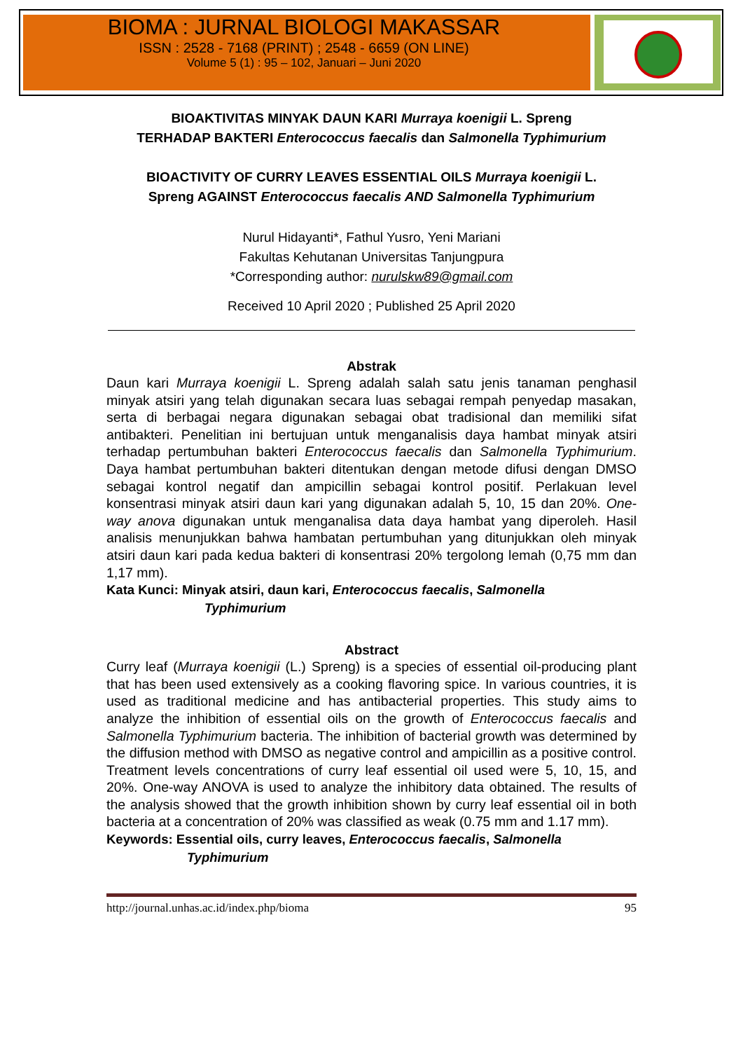BIOMA : JURNAL BIOLOGI MAKASSAR
ISSN : 2528 - 7168 (PRINT) ; 2548 - 6659 (ON LINE)
Volume 5 (1) : 95 – 102, Januari – Juni 2020
BIOAKTIVITAS MINYAK DAUN KARI Murraya koenigii L. Spreng
TERHADAP BAKTERI Enterococcus faecalis dan Salmonella Typhimurium
BIOACTIVITY OF CURRY LEAVES ESSENTIAL OILS Murraya koenigii L.
Spreng AGAINST Enterococcus faecalis AND Salmonella Typhimurium
Nurul Hidayanti*, Fathul Yusro, Yeni Mariani
Fakultas Kehutanan Universitas Tanjungpura
*Corresponding author: nurulskw89@gmail.com
Received 10 April 2020 ; Published 25 April 2020
Abstrak
Daun kari Murraya koenigii L. Spreng adalah salah satu jenis tanaman penghasil minyak atsiri yang telah digunakan secara luas sebagai rempah penyedap masakan, serta di berbagai negara digunakan sebagai obat tradisional dan memiliki sifat antibakteri. Penelitian ini bertujuan untuk menganalisis daya hambat minyak atsiri terhadap pertumbuhan bakteri Enterococcus faecalis dan Salmonella Typhimurium. Daya hambat pertumbuhan bakteri ditentukan dengan metode difusi dengan DMSO sebagai kontrol negatif dan ampicillin sebagai kontrol positif. Perlakuan level konsentrasi minyak atsiri daun kari yang digunakan adalah 5, 10, 15 dan 20%. One-way anova digunakan untuk menganalisa data daya hambat yang diperoleh. Hasil analisis menunjukkan bahwa hambatan pertumbuhan yang ditunjukkan oleh minyak atsiri daun kari pada kedua bakteri di konsentrasi 20% tergolong lemah (0,75 mm dan 1,17 mm).
Kata Kunci: Minyak atsiri, daun kari, Enterococcus faecalis, Salmonella
Typhimurium
Abstract
Curry leaf (Murraya koenigii (L.) Spreng) is a species of essential oil-producing plant that has been used extensively as a cooking flavoring spice. In various countries, it is used as traditional medicine and has antibacterial properties. This study aims to analyze the inhibition of essential oils on the growth of Enterococcus faecalis and Salmonella Typhimurium bacteria. The inhibition of bacterial growth was determined by the diffusion method with DMSO as negative control and ampicillin as a positive control. Treatment levels concentrations of curry leaf essential oil used were 5, 10, 15, and 20%. One-way ANOVA is used to analyze the inhibitory data obtained. The results of the analysis showed that the growth inhibition shown by curry leaf essential oil in both bacteria at a concentration of 20% was classified as weak (0.75 mm and 1.17 mm).
Keywords: Essential oils, curry leaves, Enterococcus faecalis, Salmonella
Typhimurium
http://journal.unhas.ac.id/index.php/bioma 95